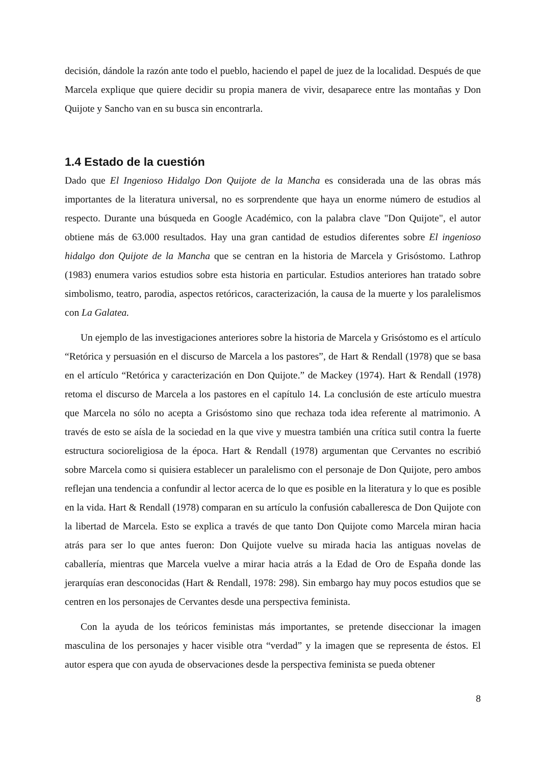decisión, dándole la razón ante todo el pueblo, haciendo el papel de juez de la localidad. Después de que Marcela explique que quiere decidir su propia manera de vivir, desaparece entre las montañas y Don Quijote y Sancho van en su busca sin encontrarla.
1.4 Estado de la cuestión
Dado que El Ingenioso Hidalgo Don Quijote de la Mancha es considerada una de las obras más importantes de la literatura universal, no es sorprendente que haya un enorme número de estudios al respecto. Durante una búsqueda en Google Académico, con la palabra clave "Don Quijote", el autor obtiene más de 63.000 resultados. Hay una gran cantidad de estudios diferentes sobre El ingenioso hidalgo don Quijote de la Mancha que se centran en la historia de Marcela y Grisóstomo. Lathrop (1983) enumera varios estudios sobre esta historia en particular. Estudios anteriores han tratado sobre simbolismo, teatro, parodia, aspectos retóricos, caracterización, la causa de la muerte y los paralelismos con La Galatea.
Un ejemplo de las investigaciones anteriores sobre la historia de Marcela y Grisóstomo es el artículo “Retórica y persuasión en el discurso de Marcela a los pastores”, de Hart & Rendall (1978) que se basa en el artículo “Retórica y caracterización en Don Quijote.” de Mackey (1974). Hart & Rendall (1978) retoma el discurso de Marcela a los pastores en el capítulo 14. La conclusión de este artículo muestra que Marcela no sólo no acepta a Grisóstomo sino que rechaza toda idea referente al matrimonio. A través de esto se aísla de la sociedad en la que vive y muestra también una crítica sutil contra la fuerte estructura socioreligiosa de la época. Hart & Rendall (1978) argumentan que Cervantes no escribió sobre Marcela como si quisiera establecer un paralelismo con el personaje de Don Quijote, pero ambos reflejan una tendencia a confundir al lector acerca de lo que es posible en la literatura y lo que es posible en la vida. Hart & Rendall (1978) comparan en su artículo la confusión caballeresca de Don Quijote con la libertad de Marcela. Esto se explica a través de que tanto Don Quijote como Marcela miran hacia atrás para ser lo que antes fueron: Don Quijote vuelve su mirada hacia las antiguas novelas de caballería, mientras que Marcela vuelve a mirar hacia atrás a la Edad de Oro de España donde las jerarquías eran desconocidas (Hart & Rendall, 1978: 298). Sin embargo hay muy pocos estudios que se centren en los personajes de Cervantes desde una perspectiva feminista.
Con la ayuda de los teóricos feministas más importantes, se pretende diseccionar la imagen masculina de los personajes y hacer visible otra “verdad” y la imagen que se representa de éstos. El autor espera que con ayuda de observaciones desde la perspectiva feminista se pueda obtener
8